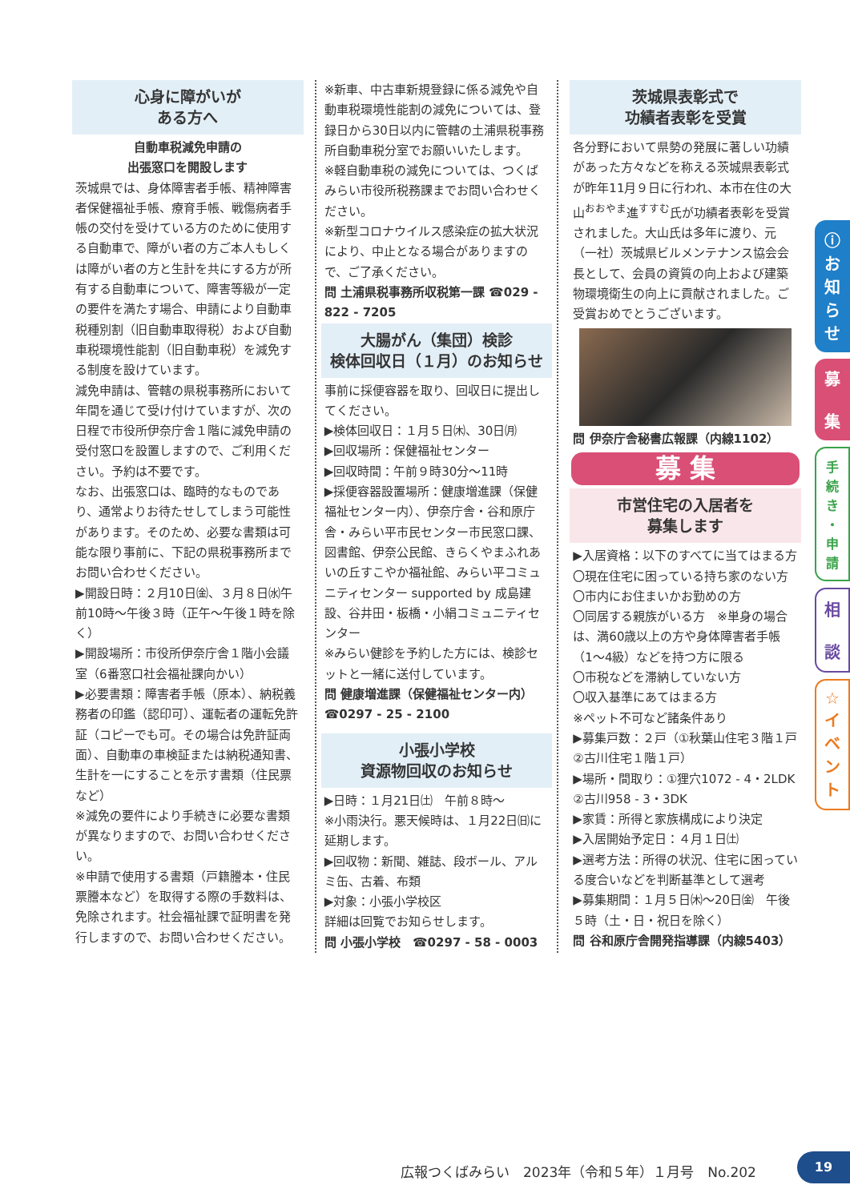心身に障がいが
ある方へ
自動車税減免申請の
出張窓口を開設します
茨城県では、身体障害者手帳、精神障害者保健福祉手帳、療育手帳、戦傷病者手帳の交付を受けている方のために使用する自動車で、障がい者の方ご本人もしくは障がい者の方と生計を共にする方が所有する自動車について、障害等級が一定の要件を満たす場合、申請により自動車税種別割（旧自動車取得税）および自動車税環境性能割（旧自動車税）を減免する制度を設けています。
減免申請は、管轄の県税事務所において年間を通じて受け付けていますが、次の日程で市役所伊奈庁舎１階に減免申請の受付窓口を設置しますので、ご利用ください。予約は不要です。
なお、出張窓口は、臨時的なものであり、通常よりお待たせしてしまう可能性があります。そのため、必要な書類は可能な限り事前に、下記の県税事務所までお問い合わせください。
▶開設日時：２月10日㈮、３月８日㈬午前10時～午後３時（正午～午後１時を除く）
▶開設場所：市役所伊奈庁舎１階小会議室（6番窓口社会福祉課向かい）
▶必要書類：障害者手帳（原本）、納税義務者の印鑑（認印可）、運転者の運転免許証（コピーでも可。その場合は免許証両面）、自動車の車検証または納税通知書、生計を一にすることを示す書類（住民票など）
※減免の要件により手続きに必要な書類が異なりますので、お問い合わせください。
※申請で使用する書類（戸籍謄本・住民票謄本など）を取得する際の手数料は、免除されます。社会福祉課で証明書を発行しますので、お問い合わせください。
※新車、中古車新規登録に係る減免や自動車税環境性能割の減免については、登録日から30日以内に管轄の土浦県税事務所自動車税分室でお願いいたします。
※軽自動車税の減免については、つくばみらい市役所税務課までお問い合わせください。
※新型コロナウイルス感染症の拡大状況により、中止となる場合がありますので、ご了承ください。
問 土浦県税事務所収税第一課 ☎029 - 822 - 7205
大腸がん（集団）検診
検体回収日（１月）のお知らせ
事前に採便容器を取り、回収日に提出してください。
▶検体回収日：１月５日㈭、30日㈪
▶回収場所：保健福祉センター
▶回収時間：午前９時30分～11時
▶採便容器設置場所：健康増進課（保健福祉センター内）、伊奈庁舎・谷和原庁舎・みらい平市民センター市民窓口課、図書館、伊奈公民館、きらくやまふれあいの丘すこやか福祉館、みらい平コミュニティセンター supported by 成島建設、谷井田・板橋・小絹コミュニティセンター
※みらい健診を予約した方には、検診セットと一緒に送付しています。
問 健康増進課（保健福祉センター内）
☎0297 - 25 - 2100
小張小学校
資源物回収のお知らせ
▶日時：１月21日㈯　午前８時～
※小雨決行。悪天候時は、１月22日㈰に延期します。
▶回収物：新聞、雑誌、段ボール、アルミ缶、古着、布類
▶対象：小張小学校区
詳細は回覧でお知らせします。
問 小張小学校　☎0297 - 58 - 0003
茨城県表彰式で
功績者表彰を受賞
各分野において県勢の発展に著しい功績があった方々などを称える茨城県表彰式が昨年11月９日に行われ、本市在住の大山<sup>おおやま</sup>進<sup>すすむ</sup>氏が功績者表彰を受賞されました。大山氏は多年に渡り、元（一社）茨城県ビルメンテナンス協会会長として、会員の資質の向上および建築物環境衛生の向上に貢献されました。ご受賞おめでとうございます。
問 伊奈庁舎秘書広報課（内線1102）
募 集
市営住宅の入居者を
募集します
▶入居資格：以下のすべてに当てはまる方
〇現在住宅に困っている持ち家のない方
〇市内にお住まいかお勤めの方
〇同居する親族がいる方　※単身の場合は、満60歳以上の方や身体障害者手帳（1～4級）などを持つ方に限る
〇市税などを滞納していない方
〇収入基準にあてはまる方
※ペット不可など諸条件あり
▶募集戸数：２戸（①秋葉山住宅３階１戸 ②古川住宅１階１戸）
▶場所・間取り：①狸穴1072 - 4・2LDK ②古川958 - 3・3DK
▶家賃：所得と家族構成により決定
▶入居開始予定日：４月１日㈯
▶選考方法：所得の状況、住宅に困っている度合いなどを判断基準として選考
▶募集期間：１月５日㈭～20日㈮　午後５時（土・日・祝日を除く）
問 谷和原庁舎開発指導課（内線5403）
ⓘ
お
知
ら
せ
募
集
手
続
き
・
申
請
相
談
☆
イ
ベ
ン
ト
広報つくばみらい　2023年（令和５年）１月号　No.202
19